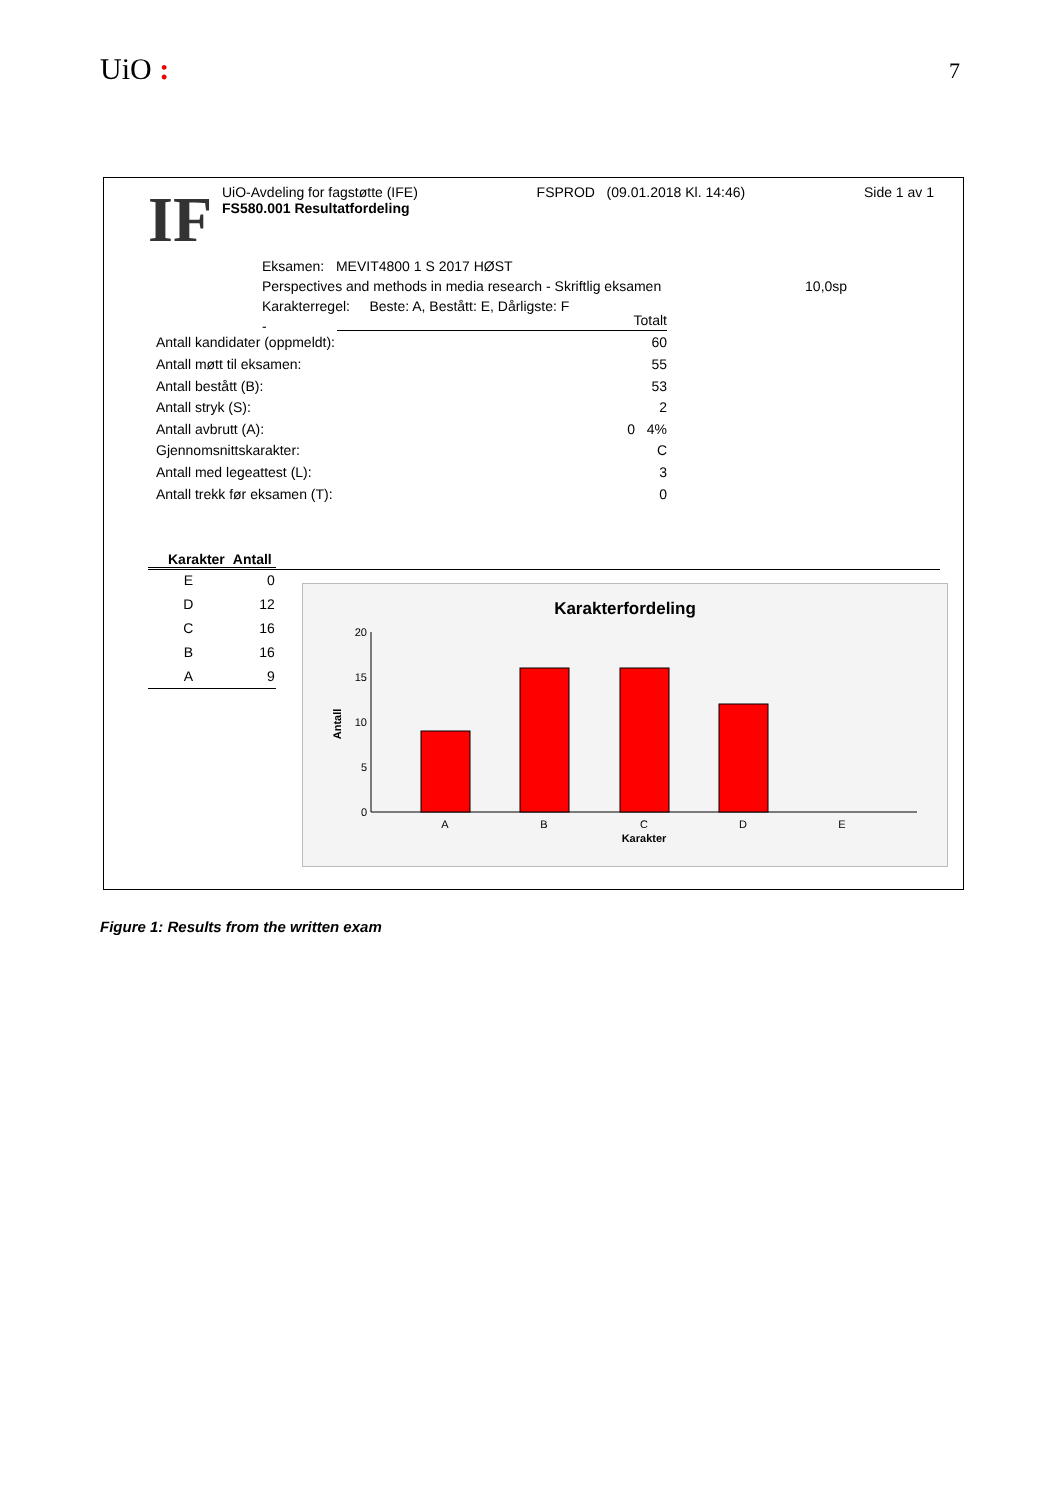UiO : 7
IF
UiO-Avdeling for fagstøtte (IFE) FSPROD (09.01.2018 Kl. 14:46) Side 1 av 1
FS580.001 Resultatfordeling
Eksamen: MEVIT4800 1 S 2017 HØST
Perspectives and methods in media research - Skriftlig eksamen 10,0sp
Karakterregel: Beste: A, Bestått: E, Dårligste: F
-
| | Totalt |
| Antall kandidater (oppmeldt): | 60 |
| Antall møtt til eksamen: | 55 |
| Antall bestått (B): | 53 |
| Antall stryk (S): | 2 |
| Antall avbrutt (A): | 0 4% |
| Gjennomsnittskarakter: | C |
| Antall med legeattest (L): | 3 |
| Antall trekk før eksamen (T): | 0 |
| Karakter | Antall |
| --- | --- |
| E | 0 |
| D | 12 |
| C | 16 |
| B | 16 |
| A | 9 |
Karakterfordeling
20
15
10
5
0
Antall
A
B
C
D
E
Karakter
Figure 1: Results from the written exam